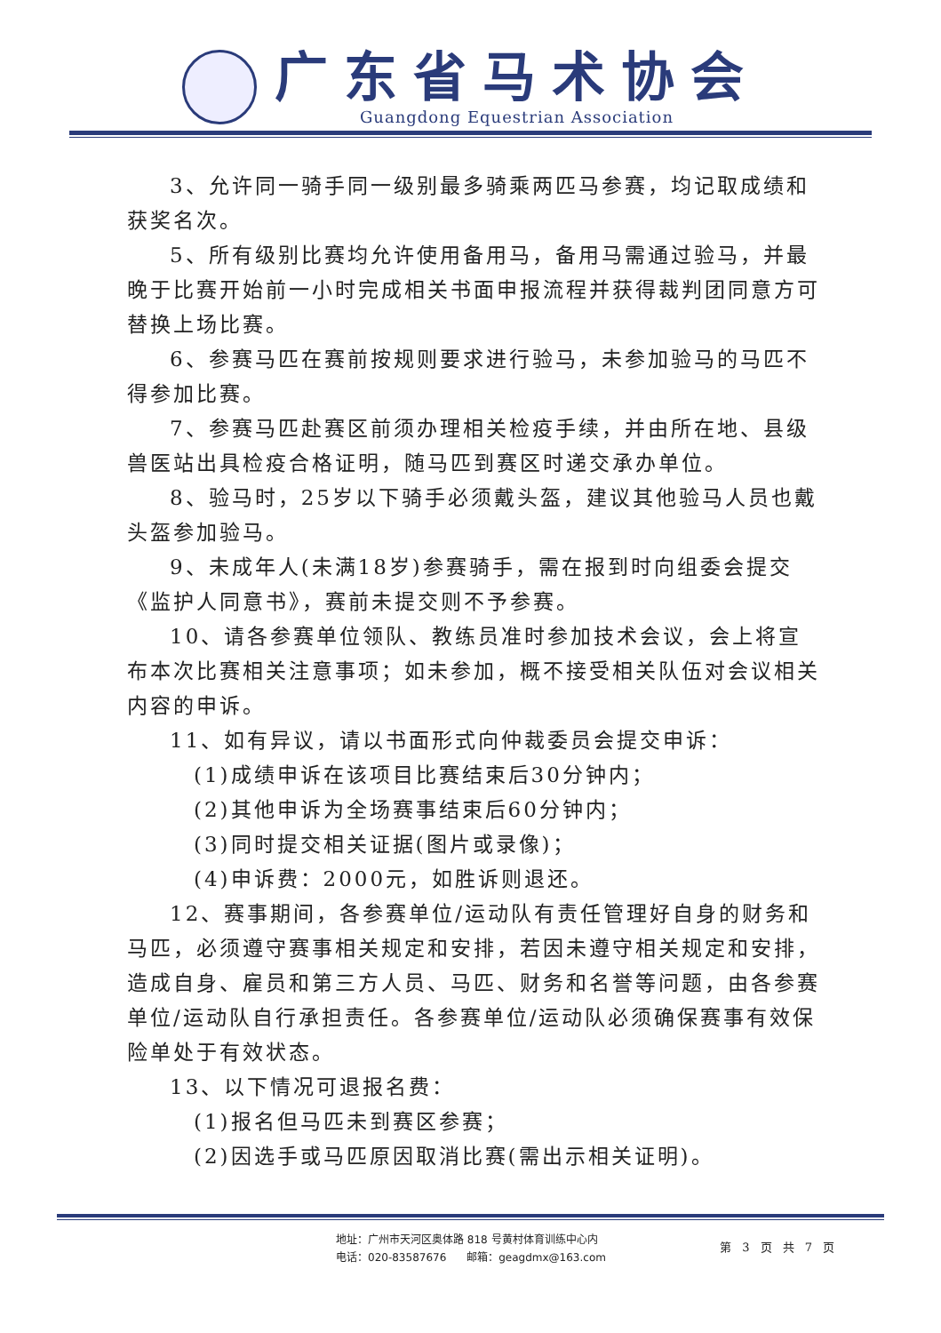广东省马术协会
Guangdong Equestrian Association
3、允许同一骑手同一级别最多骑乘两匹马参赛，均记取成绩和获奖名次。
5、所有级别比赛均允许使用备用马，备用马需通过验马，并最晚于比赛开始前一小时完成相关书面申报流程并获得裁判团同意方可替换上场比赛。
6、参赛马匹在赛前按规则要求进行验马，未参加验马的马匹不得参加比赛。
7、参赛马匹赴赛区前须办理相关检疫手续，并由所在地、县级兽医站出具检疫合格证明，随马匹到赛区时递交承办单位。
8、验马时，25岁以下骑手必须戴头盔，建议其他验马人员也戴头盔参加验马。
9、未成年人(未满18岁)参赛骑手，需在报到时向组委会提交《监护人同意书》，赛前未提交则不予参赛。
10、请各参赛单位领队、教练员准时参加技术会议，会上将宣布本次比赛相关注意事项；如未参加，概不接受相关队伍对会议相关内容的申诉。
11、如有异议，请以书面形式向仲裁委员会提交申诉：
(1)成绩申诉在该项目比赛结束后30分钟内；
(2)其他申诉为全场赛事结束后60分钟内；
(3)同时提交相关证据(图片或录像)；
(4)申诉费：2000元，如胜诉则退还。
12、赛事期间，各参赛单位/运动队有责任管理好自身的财务和马匹，必须遵守赛事相关规定和安排，若因未遵守相关规定和安排，造成自身、雇员和第三方人员、马匹、财务和名誉等问题，由各参赛单位/运动队自行承担责任。各参赛单位/运动队必须确保赛事有效保险单处于有效状态。
13、以下情况可退报名费：
(1)报名但马匹未到赛区参赛；
(2)因选手或马匹原因取消比赛(需出示相关证明)。
地址：广州市天河区奥体路 818 号黄村体育训练中心内
电话：020-83587676 邮箱：geagdmx@163.com
第 3 页 共 7 页